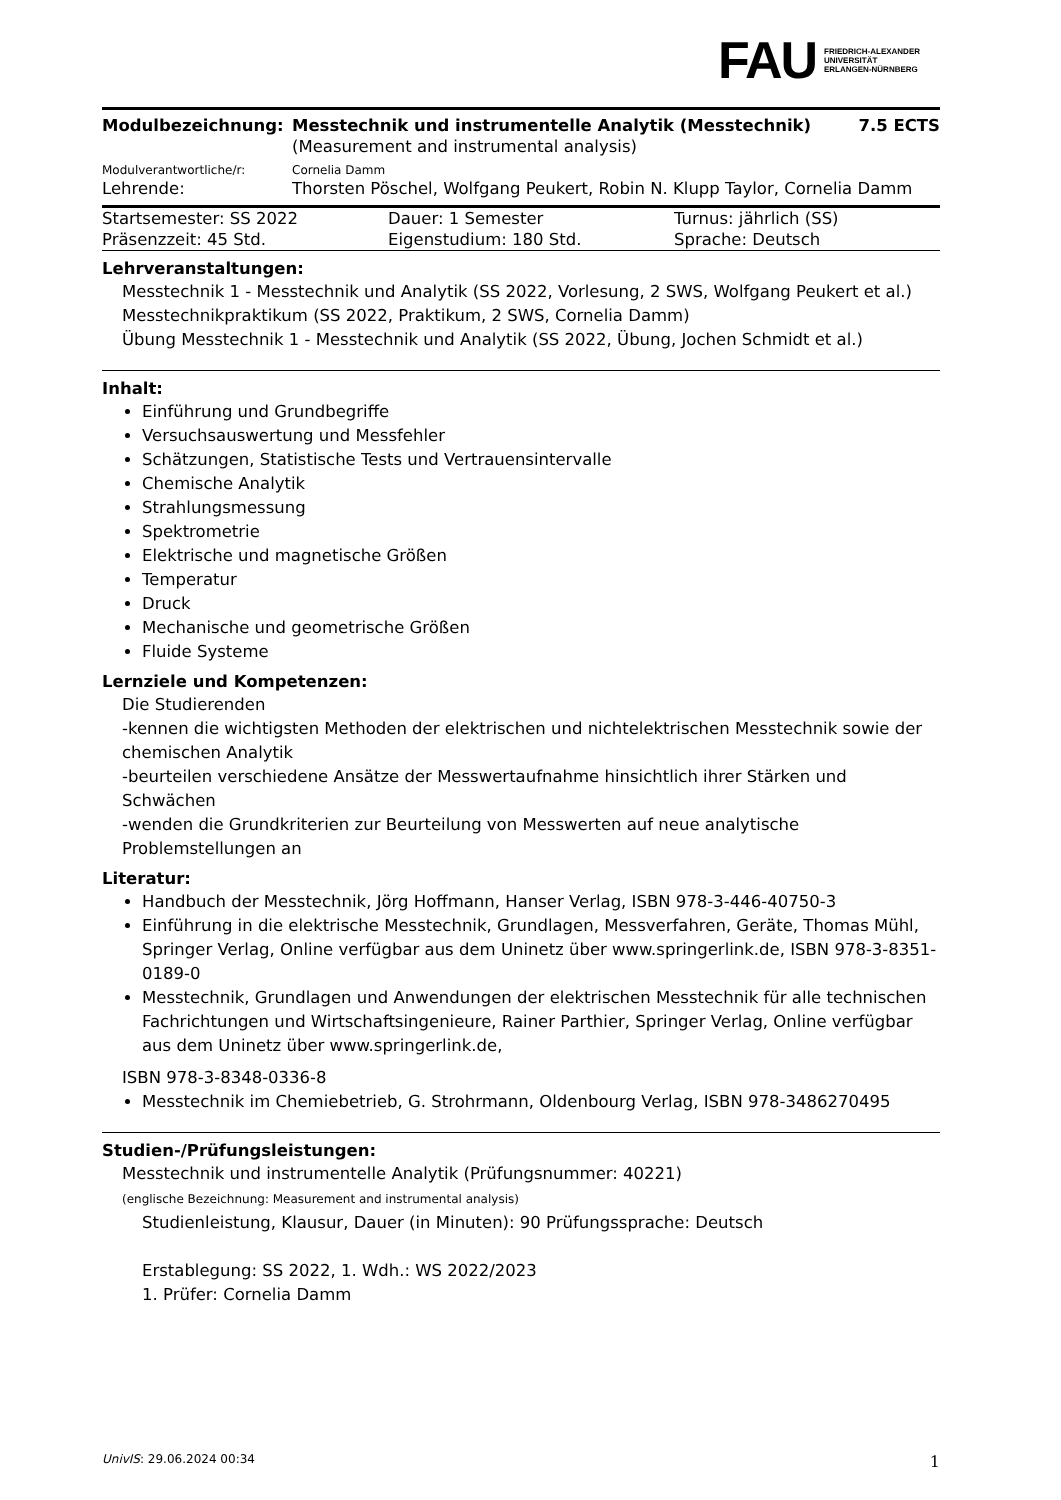FAU FRIEDRICH-ALEXANDER
UNIVERSITÄT
ERLANGEN-NÜRNBERG
| Modulbezeichnung: | Messtechnik und instrumentelle Analytik (Messtechnik) | 7.5 ECTS |
| | (Measurement and instrumental analysis) | |
| Modulverantwortliche/r: | Cornelia Damm | |
| Lehrende: | Thorsten Pöschel, Wolfgang Peukert, Robin N. Klupp Taylor, Cornelia Damm | |
| Startsemester: SS 2022 | Dauer: 1 Semester | Turnus: jährlich (SS) |
| Präsenzzeit: 45 Std. | Eigenstudium: 180 Std. | Sprache: Deutsch |
Lehrveranstaltungen:
Messtechnik 1 - Messtechnik und Analytik (SS 2022, Vorlesung, 2 SWS, Wolfgang Peukert et al.)
Messtechnikpraktikum (SS 2022, Praktikum, 2 SWS, Cornelia Damm)
Übung Messtechnik 1 - Messtechnik und Analytik (SS 2022, Übung, Jochen Schmidt et al.)
Inhalt:
Einführung und Grundbegriffe
Versuchsauswertung und Messfehler
Schätzungen, Statistische Tests und Vertrauensintervalle
Chemische Analytik
Strahlungsmessung
Spektrometrie
Elektrische und magnetische Größen
Temperatur
Druck
Mechanische und geometrische Größen
Fluide Systeme
Lernziele und Kompetenzen:
Die Studierenden
-kennen die wichtigsten Methoden der elektrischen und nichtelektrischen Messtechnik sowie der chemischen Analytik
-beurteilen verschiedene Ansätze der Messwertaufnahme hinsichtlich ihrer Stärken und Schwächen
-wenden die Grundkriterien zur Beurteilung von Messwerten auf neue analytische Problemstellungen an
Literatur:
Handbuch der Messtechnik, Jörg Hoffmann, Hanser Verlag, ISBN 978-3-446-40750-3
Einführung in die elektrische Messtechnik, Grundlagen, Messverfahren, Geräte, Thomas Mühl, Springer Verlag, Online verfügbar aus dem Uninetz über www.springerlink.de, ISBN 978-3-8351-0189-0
Messtechnik, Grundlagen und Anwendungen der elektrischen Messtechnik für alle technischen Fachrichtungen und Wirtschaftsingenieure, Rainer Parthier, Springer Verlag, Online verfügbar aus dem Uninetz über www.springerlink.de,
ISBN 978-3-8348-0336-8
Messtechnik im Chemiebetrieb, G. Strohrmann, Oldenbourg Verlag, ISBN 978-3486270495
Studien-/Prüfungsleistungen:
Messtechnik und instrumentelle Analytik (Prüfungsnummer: 40221)
(englische Bezeichnung: Measurement and instrumental analysis)
Studienleistung, Klausur, Dauer (in Minuten): 90 Prüfungssprache: Deutsch
Erstablegung: SS 2022, 1. Wdh.: WS 2022/2023
1. Prüfer: Cornelia Damm
UnivIS: 29.06.2024 00:34 1